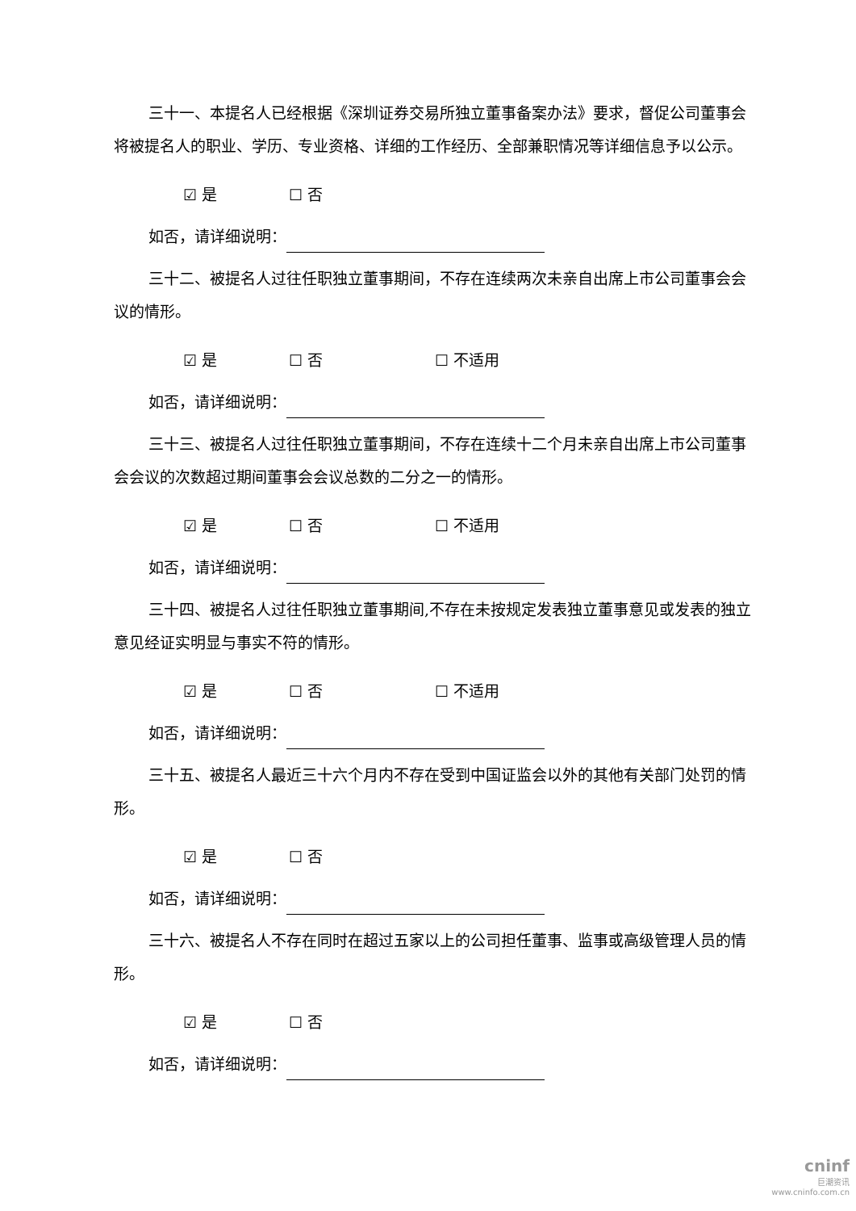三十一、本提名人已经根据《深圳证券交易所独立董事备案办法》要求，督促公司董事会将被提名人的职业、学历、专业资格、详细的工作经历、全部兼职情况等详细信息予以公示。
☑ 是 ☐ 否
如否，请详细说明：
三十二、被提名人过往任职独立董事期间，不存在连续两次未亲自出席上市公司董事会会议的情形。
☑ 是 ☐ 否 ☐ 不适用
如否，请详细说明：
三十三、被提名人过往任职独立董事期间，不存在连续十二个月未亲自出席上市公司董事会会议的次数超过期间董事会会议总数的二分之一的情形。
☑ 是 ☐ 否 ☐ 不适用
如否，请详细说明：
三十四、被提名人过往任职独立董事期间,不存在未按规定发表独立董事意见或发表的独立意见经证实明显与事实不符的情形。
☑ 是 ☐ 否 ☐ 不适用
如否，请详细说明：
三十五、被提名人最近三十六个月内不存在受到中国证监会以外的其他有关部门处罚的情形。
☑ 是 ☐ 否
如否，请详细说明：
三十六、被提名人不存在同时在超过五家以上的公司担任董事、监事或高级管理人员的情形。
☑ 是 ☐ 否
如否，请详细说明：
cninf
巨潮资讯
www.cninfo.com.cn